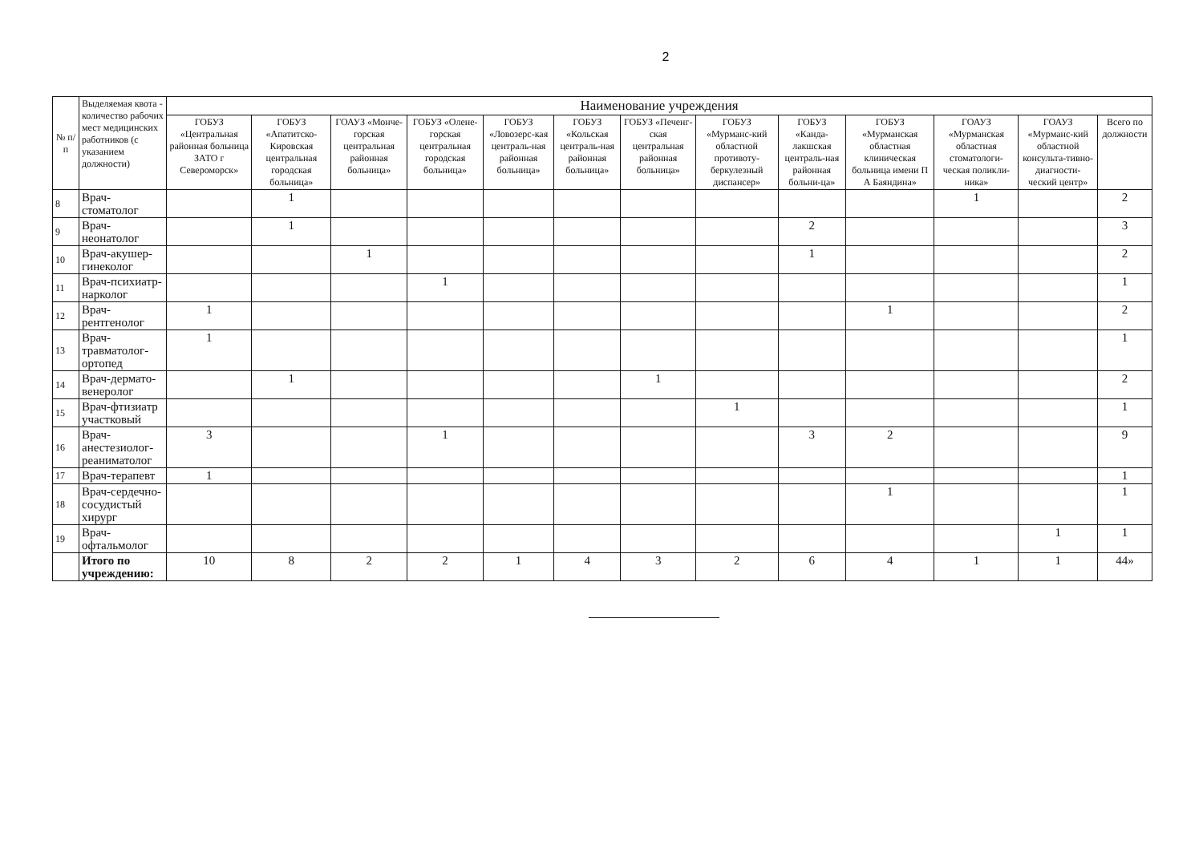2
| № п/п | Выделяемая квота - количество рабочих мест медицинских работников (с указанием должности) | Наименование учреждения | | | | | | | | | | | | |
| --- | --- | --- | --- | --- | --- | --- | --- | --- | --- | --- | --- | --- | --- | --- |
| | | ГОБУЗ «Центральная районная больница ЗАТО г Североморск» | ГОБУЗ «Апатитско-Кировская центральная городская больница» | ГОАУЗ «Монче-горская центральная районная больница» | ГОБУЗ «Олене-горская центральная городская больница» | ГОБУЗ «Ловозерс-кая централь-ная районная больница» | ГОБУЗ «Кольская централь-ная районная больница» | ГОБУЗ «Печенг-ская центральная районная больница» | ГОБУЗ «Мурманс-кий областной противоту-беркулезный диспансер» | ГОБУЗ «Канда-лакшская централь-ная районная больни-ца» | ГОБУЗ «Мурманская областная клиническая больница имени П А Баяндина» | ГОАУЗ «Мурманская областная стоматологи-ческая поликли-ника» | ГОАУЗ «Мурманс-кий областной консульта-тивно-диагности-ческий центр» | Всего по должности |
| 8 | Врач-стоматолог | | 1 | | | | | | | | | 1 | | 2 |
| 9 | Врач-неонатолог | | 1 | | | | | | | 2 | | | | 3 |
| 10 | Врач-акушер-гинеколог | | | 1 | | | | | | 1 | | | | 2 |
| 11 | Врач-психиатр-нарколог | | | | 1 | | | | | | | | | 1 |
| 12 | Врач-рентгенолог | 1 | | | | | | | | | 1 | | | 2 |
| 13 | Врач-травматолог-ортопед | 1 | | | | | | | | | | | | 1 |
| 14 | Врач-дермато-венеролог | | 1 | | | | | 1 | | | | | | 2 |
| 15 | Врач-фтизиатр участковый | | | | | | | | 1 | | | | | 1 |
| 16 | Врач-анестезиолог-реаниматолог | 3 | | | 1 | | | | | 3 | 2 | | | 9 |
| 17 | Врач-терапевт | 1 | | | | | | | | | | | | 1 |
| 18 | Врач-сердечно-сосудистый хирург | | | | | | | | | | 1 | | | 1 |
| 19 | Врач-офтальмолог | | | | | | | | | | | | 1 | 1 |
| | Итого по учреждению: | 10 | 8 | 2 | 2 | 1 | 4 | 3 | 2 | 6 | 4 | 1 | 1 | 44» |